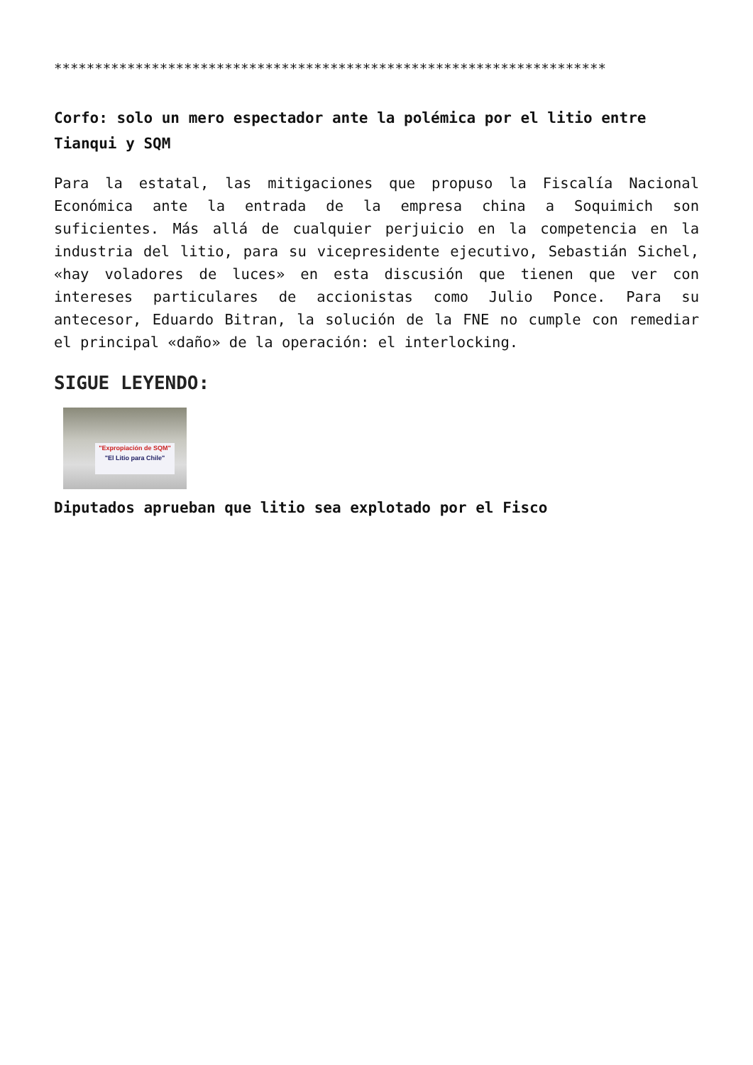********************************************************************
Corfo: solo un mero espectador ante la polémica por el litio entre Tianqui y SQM
Para la estatal, las mitigaciones que propuso la Fiscalía Nacional Económica ante la entrada de la empresa china a Soquimich son suficientes. Más allá de cualquier perjuicio en la competencia en la industria del litio, para su vicepresidente ejecutivo, Sebastián Sichel, «hay voladores de luces» en esta discusión que tienen que ver con intereses particulares de accionistas como Julio Ponce. Para su antecesor, Eduardo Bitran, la solución de la FNE no cumple con remediar el principal «daño» de la operación: el interlocking.
SIGUE LEYENDO:
"Expropiación de SQM"
"El Litio para Chile"
Diputados aprueban que litio sea explotado por el Fisco